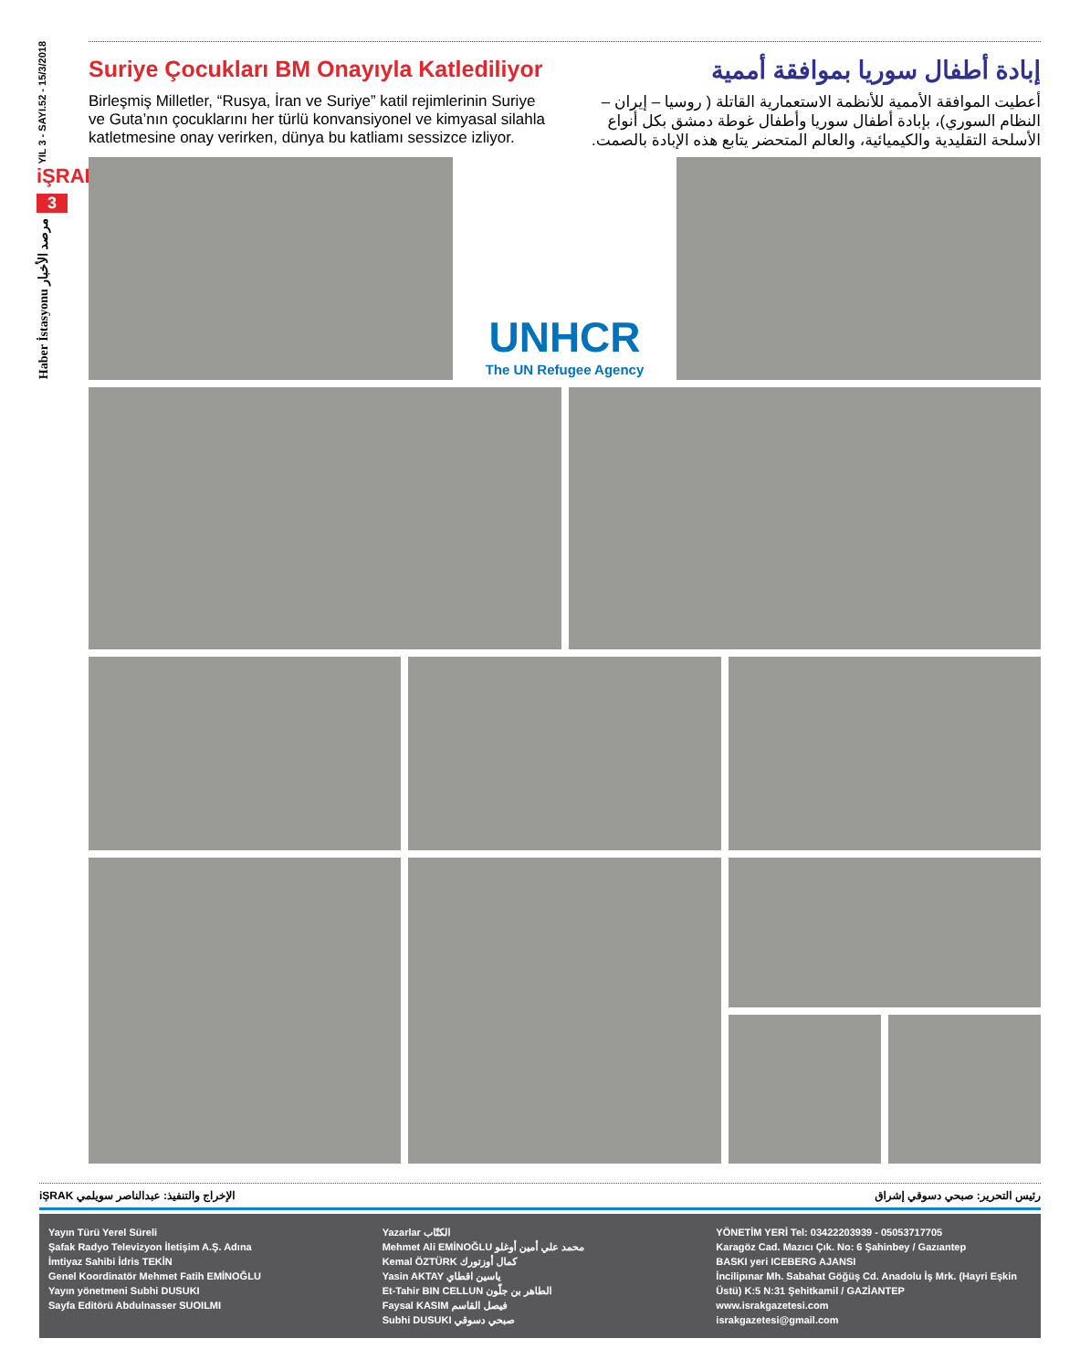YIL 3 - SAYI.52 - 15/3/2018
iŞRAK
3
Haber İstasyonu مرصد الأخبار
Suriye Çocukları BM Onayıyla Katlediliyor
إبادة أطفال سوريا بموافقة أممية
Birleşmiş Milletler, “Rusya, İran ve Suriye” katil rejimlerinin Suriye ve Guta’nın çocuklarını her türlü konvansiyonel ve kimyasal silahla katletmesine onay verirken, dünya bu katliamı sessizce izliyor.
أعطيت الموافقة الأممية للأنظمة الاستعمارية القاتلة ( روسيا – إيران – النظام السوري)، بإبادة أطفال سوريا وأطفال غوطة دمشق بكل أنواع الأسلحة التقليدية والكيميائية، والعالم المتحضر يتابع هذه الإبادة بالصمت.
UNHCR
The UN Refugee Agency
iŞRAK الإخراج والتنفيذ: عبدالناصر سويلمي رئيس التحرير: صبحي دسوقي إشراق
Yayın Türü Yerel Süreli
Şafak Radyo Televizyon İletişim A.Ş. Adına
İmtiyaz Sahibi İdris TEKİN
Genel Koordinatör Mehmet Fatih EMİNOĞLU
Yayın yönetmeni Subhi DUSUKI
Sayfa Editörü Abdulnasser SUOILMI
Yazarlar الكتّاب
Mehmet Ali EMİNOĞLU محمد علي أمين أوغلو
Kemal ÖZTÜRK كمال أوزتورك
Yasin AKTAY ياسين اقطاي
Et-Tahir BIN CELLUN الطاهر بن جلّون
Faysal KASIM فيصل القاسم
Subhi DUSUKI صبحي دسوقي
YÖNETİM YERİ Tel: 03422203939 - 05053717705
Karagöz Cad. Mazıcı Çık. No: 6 Şahinbey / Gazıantep
BASKI yeri ICEBERG AJANSI
İncilipınar Mh. Sabahat Göğüş Cd. Anadolu İş Mrk. (Hayri Eşkin Üstü) K:5 N:31 Şehitkamil / GAZİANTEP
www.israkgazetesi.com
israkgazetesi@gmail.com